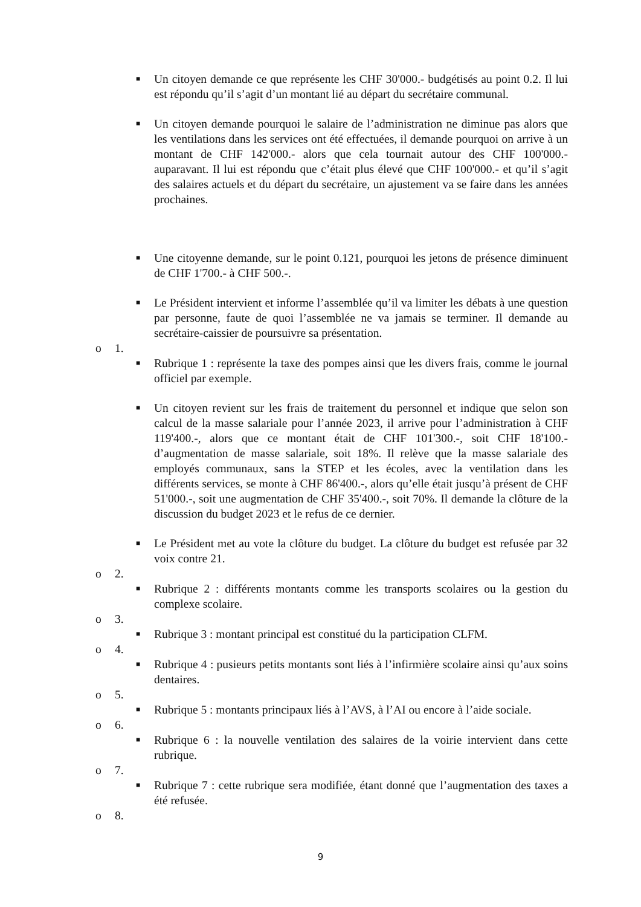■ Un citoyen demande ce que représente les CHF 30'000.- budgétisés au point 0.2. Il lui est répondu qu’il s’agit d’un montant lié au départ du secrétaire communal.
■ Un citoyen demande pourquoi le salaire de l’administration ne diminue pas alors que les ventilations dans les services ont été effectuées, il demande pourquoi on arrive à un montant de CHF 142'000.- alors que cela tournait autour des CHF 100'000.- auparavant. Il lui est répondu que c’était plus élevé que CHF 100'000.- et qu’il s’agit des salaires actuels et du départ du secrétaire, un ajustement va se faire dans les années prochaines.
■ Une citoyenne demande, sur le point 0.121, pourquoi les jetons de présence diminuent de CHF 1'700.- à CHF 500.-.
■ Le Président intervient et informe l’assemblée qu’il va limiter les débats à une question par personne, faute de quoi l’assemblée ne va jamais se terminer. Il demande au secrétaire-caissier de poursuivre sa présentation.
o 1.
■ Rubrique 1 : représente la taxe des pompes ainsi que les divers frais, comme le journal officiel par exemple.
■ Un citoyen revient sur les frais de traitement du personnel et indique que selon son calcul de la masse salariale pour l’année 2023, il arrive pour l’administration à CHF 119'400.-, alors que ce montant était de CHF 101'300.-, soit CHF 18'100.- d’augmentation de masse salariale, soit 18%. Il relève que la masse salariale des employés communaux, sans la STEP et les écoles, avec la ventilation dans les différents services, se monte à CHF 86'400.-, alors qu’elle était jusqu’à présent de CHF 51'000.-, soit une augmentation de CHF 35'400.-, soit 70%. Il demande la clôture de la discussion du budget 2023 et le refus de ce dernier.
■ Le Président met au vote la clôture du budget. La clôture du budget est refusée par 32 voix contre 21.
o 2.
■ Rubrique 2 : différents montants comme les transports scolaires ou la gestion du complexe scolaire.
o 3.
■ Rubrique 3 : montant principal est constitué du la participation CLFM.
o 4.
■ Rubrique 4 : pusieurs petits montants sont liés à l’infirmière scolaire ainsi qu’aux soins dentaires.
o 5.
■ Rubrique 5 : montants principaux liés à l’AVS, à l’AI ou encore à l’aide sociale.
o 6.
■ Rubrique 6 : la nouvelle ventilation des salaires de la voirie intervient dans cette rubrique.
o 7.
■ Rubrique 7 : cette rubrique sera modifiée, étant donné que l’augmentation des taxes a été refusée.
o 8.
9